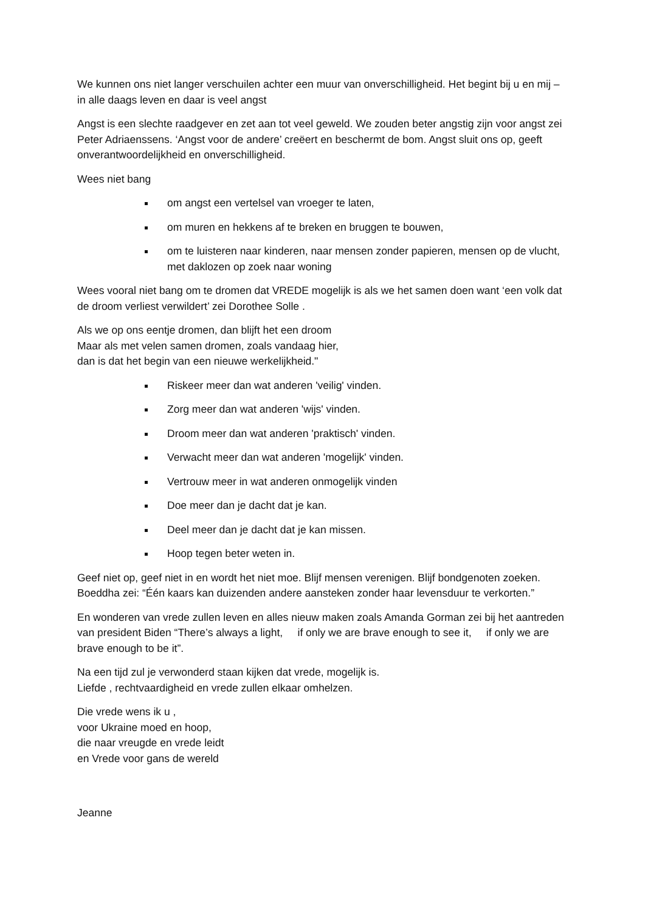We kunnen ons niet langer verschuilen achter een muur van onverschilligheid. Het begint bij u en mij – in alle daags leven en daar is veel angst
Angst is een slechte raadgever en zet aan tot veel geweld. We zouden beter angstig zijn voor angst zei Peter Adriaenssens. ‘Angst voor de andere’ creëert en beschermt de bom. Angst sluit ons op, geeft onverantwoordelijkheid en onverschilligheid.
Wees niet bang
om angst een vertelsel van vroeger te laten,
om muren en hekkens af te breken en bruggen te bouwen,
om te luisteren naar kinderen, naar mensen zonder papieren, mensen op de vlucht, met daklozen op zoek naar woning
Wees vooral niet bang om te dromen dat VREDE mogelijk is als we het samen doen want ‘een volk dat de droom verliest verwildert’ zei Dorothee Solle .
Als we op ons eentje dromen, dan blijft het een droom
Maar als met velen samen dromen, zoals vandaag hier,
dan is dat het begin van een nieuwe werkelijkheid."
Riskeer meer dan wat anderen 'veilig' vinden.
Zorg meer dan wat anderen 'wijs' vinden.
Droom meer dan wat anderen 'praktisch' vinden.
Verwacht meer dan wat anderen 'mogelijk' vinden.
Vertrouw meer in wat anderen onmogelijk vinden
Doe meer dan je dacht dat je kan.
Deel meer dan je dacht dat je kan missen.
Hoop tegen beter weten in.
Geef niet op, geef niet in en wordt het niet moe. Blijf mensen verenigen. Blijf bondgenoten zoeken. Boeddha zei: “Één kaars kan duizenden andere aansteken zonder haar levensduur te verkorten.”
En wonderen van vrede zullen leven en alles nieuw maken zoals Amanda Gorman zei bij het aantreden van president Biden “There’s always a light, if only we are brave enough to see it, if only we are brave enough to be it”.
Na een tijd zul je verwonderd staan kijken dat vrede, mogelijk is.
Liefde , rechtvaardigheid en vrede zullen elkaar omhelzen.
Die vrede wens ik u ,
voor Ukraine moed en hoop,
die naar vreugde en vrede leidt
en Vrede voor gans de wereld
Jeanne